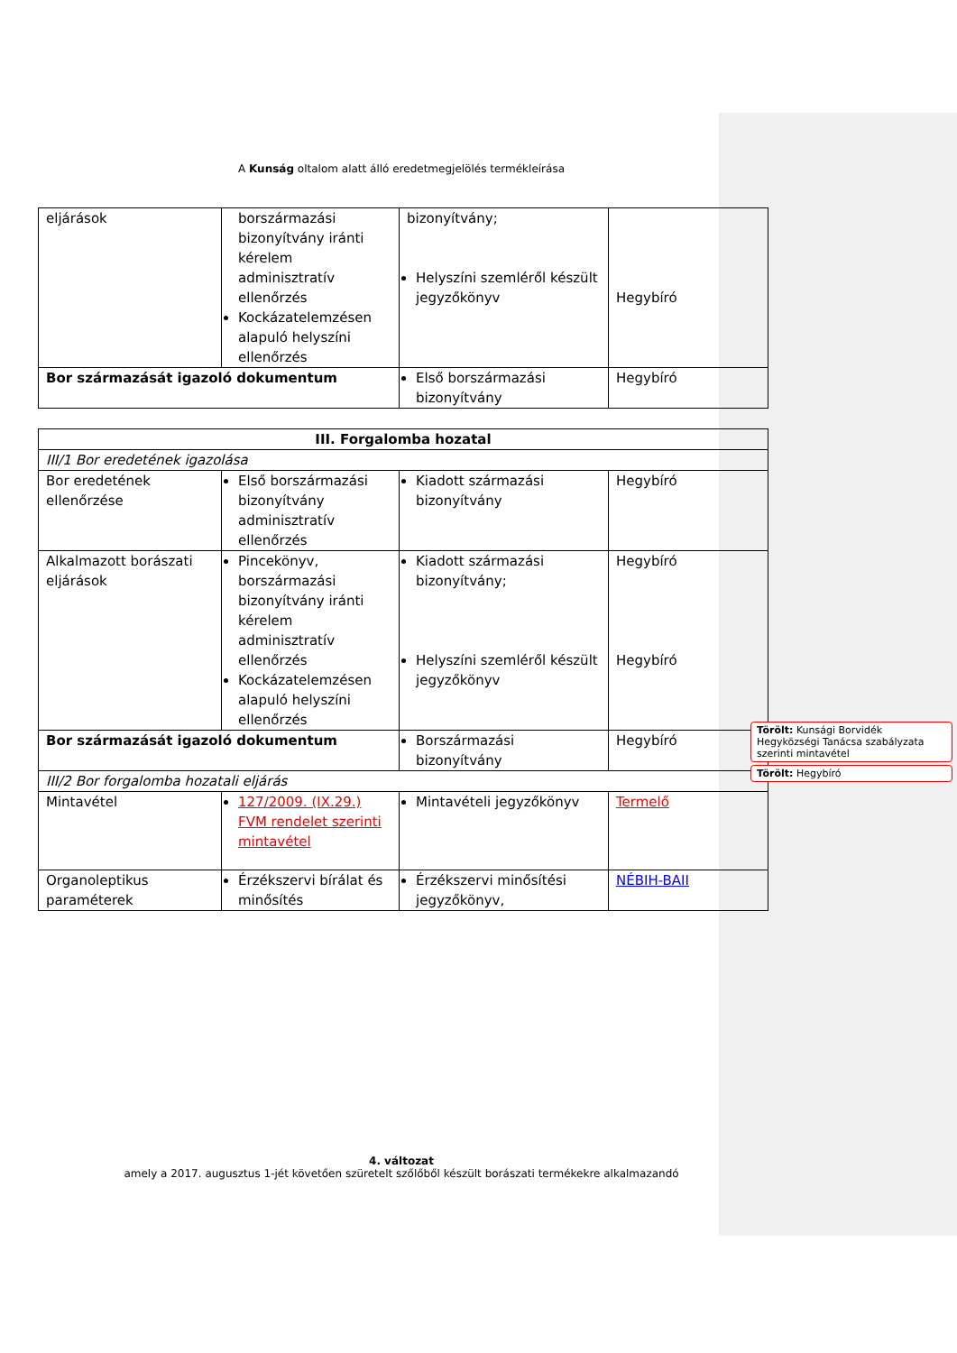A Kunság oltalom alatt álló eredetmegjelölés termékleírása
| eljárások | borszármazási bizonyítvány iránti kérelem adminisztratív ellenőrzés Kockázatelemzésen alapuló helyszíni ellenőrzés | bizonyítvány; Helyszíni szemléről készült jegyzőkönyv | Hegybíró |
| Bor származását igazoló dokumentum | | Első borszármazási bizonyítvány | Hegybíró |
| III. Forgalomba hozatal | | | |
| III/1 Bor eredetének igazolása | | | |
| Bor eredetének ellenőrzése | Első borszármazási bizonyítvány adminisztratív ellenőrzés | Kiadott származási bizonyítvány | Hegybíró |
| Alkalmazott borászati eljárások | Pincekönyv, borszármazási bizonyítvány iránti kérelem adminisztratív ellenőrzés Kockázatelemzésen alapuló helyszíni ellenőrzés | Kiadott származási bizonyítvány; Helyszíni szemléről készült jegyzőkönyv | Hegybíró Hegybíró |
| Bor származását igazoló dokumentum | | Borszármazási bizonyítvány | Hegybíró |
| III/2 Bor forgalomba hozatali eljárás | | | |
| Mintavétel | 127/2009. (IX.29.) FVM rendelet szerinti mintavétel | Mintavételi jegyzőkönyv | Termelő |
| Organoleptikus paraméterek | Érzékszervi bírálat és minősítés | Érzékszervi minősítési jegyzőkönyv, | NÉBIH-BAII |
Törölt: Kunsági Borvidék Hegyközségi Tanácsa szabályzata szerinti mintavétel
Törölt: Hegybíró
4. változat
amely a 2017. augusztus 1-jét követően szüretelt szőlőből készült borászati termékekre alkalmazandó